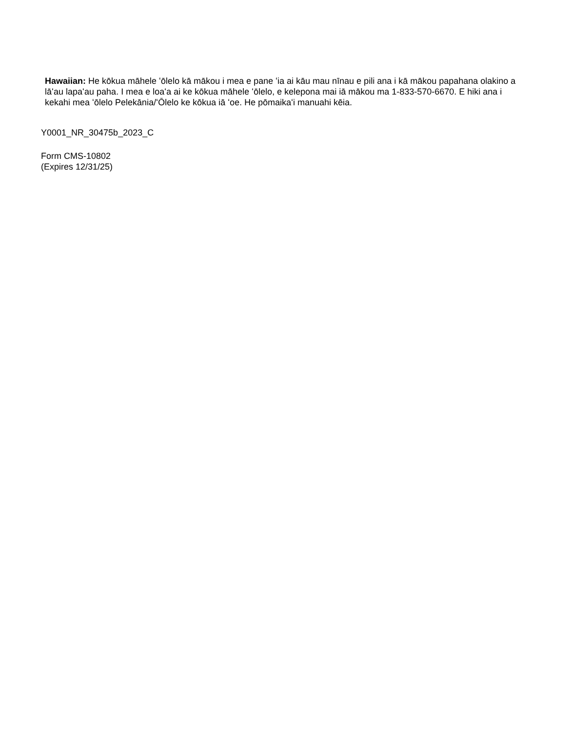Hawaiian: He kōkua māhele ʻōlelo kā mākou i mea e pane ʻia ai kāu mau nīnau e pili ana i kā mākou papahana olakino a lāʻau lapaʻau paha. I mea e loaʻa ai ke kōkua māhele ʻōlelo, e kelepona mai iā mākou ma 1-833-570-6670. E hiki ana i kekahi mea ʻōlelo Pelekānia/ʻŌlelo ke kōkua iā ʻoe. He pōmaikaʻi manuahi kēia.
Y0001_NR_30475b_2023_C
Form CMS-10802
(Expires 12/31/25)